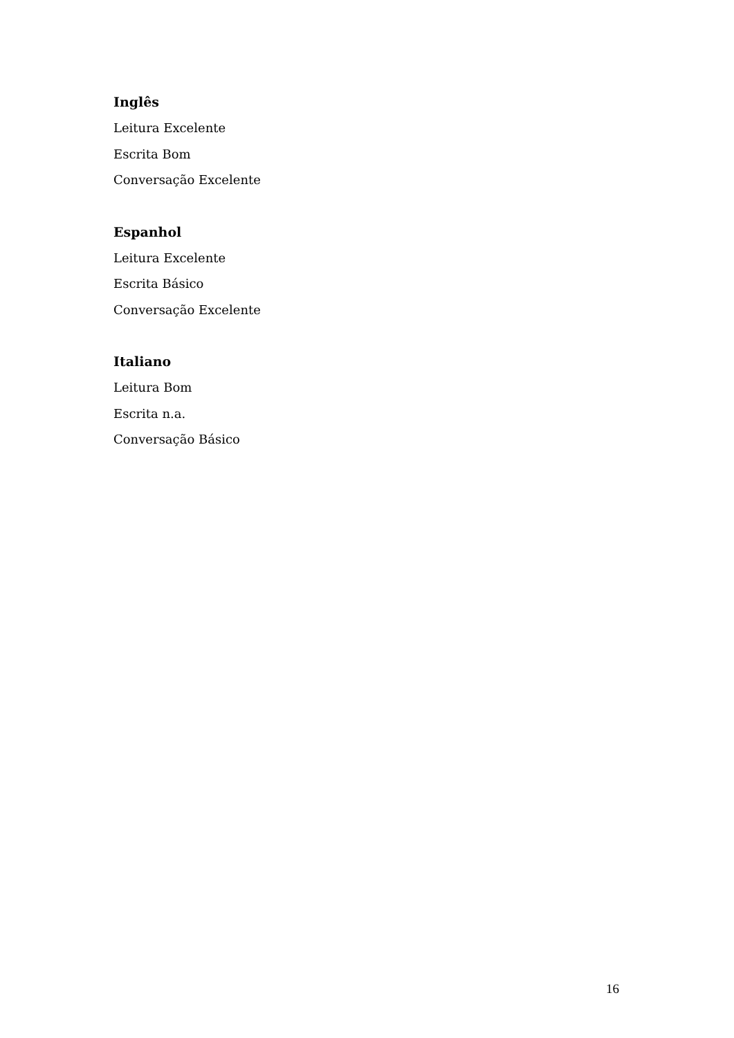Inglês
Leitura Excelente
Escrita Bom
Conversação Excelente
Espanhol
Leitura Excelente
Escrita Básico
Conversação Excelente
Italiano
Leitura Bom
Escrita n.a.
Conversação Básico
16